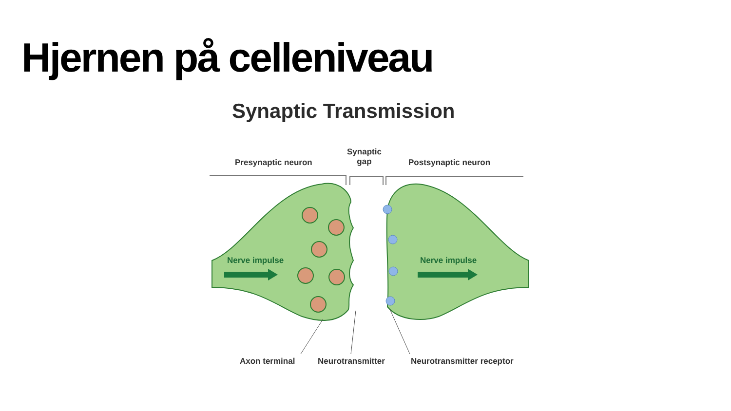Hjernen på celleniveau
Synaptic Transmission
Presynaptic neuron
Synaptic
gap
Postsynaptic neuron
Nerve impulse Nerve impulse
Axon terminal Neurotransmitter Neurotransmitter receptor